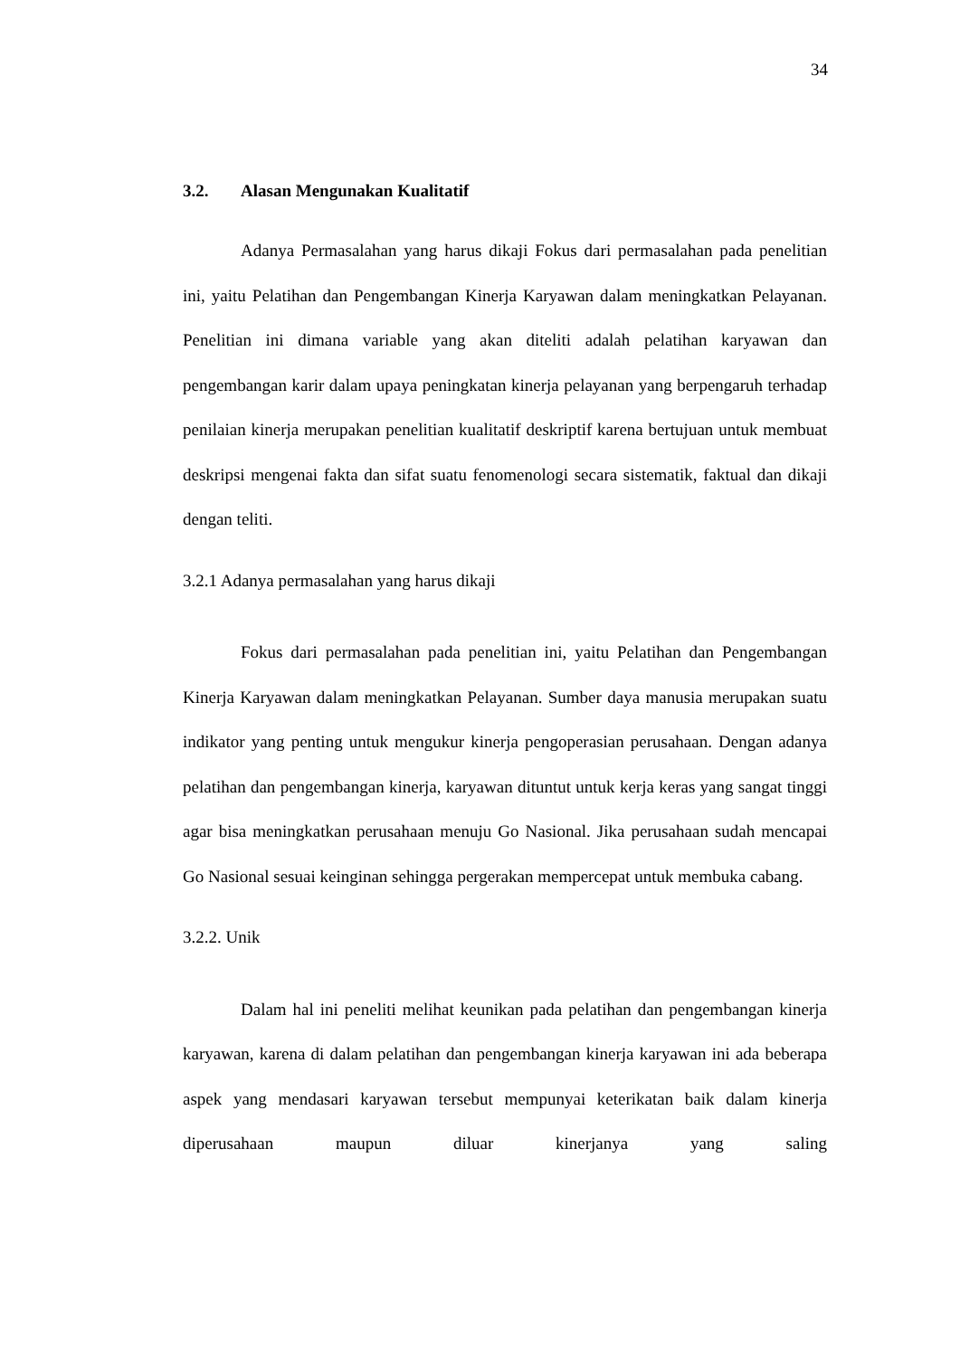34
3.2. Alasan Mengunakan Kualitatif
Adanya Permasalahan yang harus dikaji Fokus dari permasalahan pada penelitian ini, yaitu Pelatihan dan Pengembangan Kinerja Karyawan dalam meningkatkan Pelayanan. Penelitian ini dimana variable yang akan diteliti adalah pelatihan karyawan dan pengembangan karir dalam upaya peningkatan kinerja pelayanan yang berpengaruh terhadap penilaian kinerja merupakan penelitian kualitatif deskriptif karena bertujuan untuk membuat deskripsi mengenai fakta dan sifat suatu fenomenologi secara sistematik, faktual dan dikaji dengan teliti.
3.2.1 Adanya permasalahan yang harus dikaji
Fokus dari permasalahan pada penelitian ini, yaitu Pelatihan dan Pengembangan Kinerja Karyawan dalam meningkatkan Pelayanan. Sumber daya manusia merupakan suatu indikator yang penting untuk mengukur kinerja pengoperasian perusahaan. Dengan adanya pelatihan dan pengembangan kinerja, karyawan dituntut untuk kerja keras yang sangat tinggi agar bisa meningkatkan perusahaan menuju Go Nasional. Jika perusahaan sudah mencapai Go Nasional sesuai keinginan sehingga pergerakan mempercepat untuk membuka cabang.
3.2.2. Unik
Dalam hal ini peneliti melihat keunikan pada pelatihan dan pengembangan kinerja karyawan, karena di dalam pelatihan dan pengembangan kinerja karyawan ini ada beberapa aspek yang mendasari karyawan tersebut mempunyai keterikatan baik dalam kinerja diperusahaan maupun diluar kinerjanya yang saling